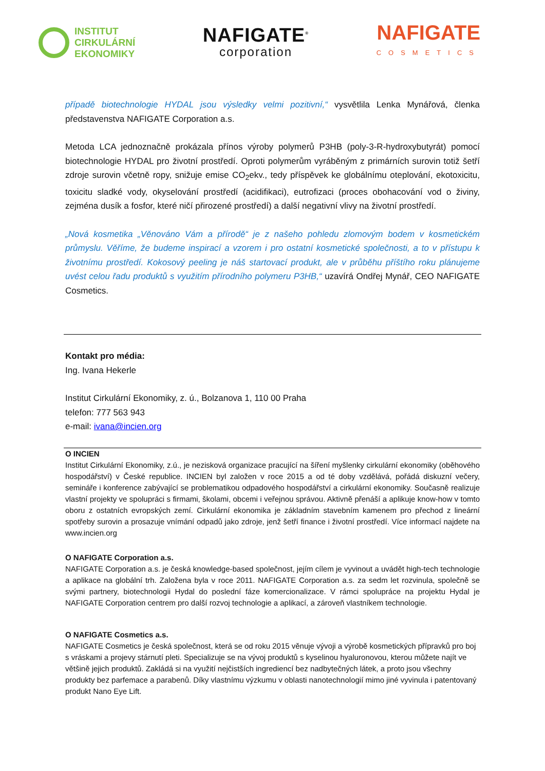INSTITUT
CIRKULÁRNÍ
EKONOMIKY
NAFIGATE<sup>®</sup>
corporation
NAFIGATE
COSMETICS
případě biotechnologie HYDAL jsou výsledky velmi pozitivní,“ vysvětlila Lenka Mynářová, členka představenstva NAFIGATE Corporation a.s.
Metoda LCA jednoznačně prokázala přínos výroby polymerů P3HB (poly-3-R-hydroxybutyrát) pomocí biotechnologie HYDAL pro životní prostředí. Oproti polymerům vyráběným z primárních surovin totiž šetří zdroje surovin včetně ropy, snižuje emise CO<sub>2</sub>ekv., tedy příspěvek ke globálnímu oteplování, ekotoxicitu, toxicitu sladké vody, okyselování prostředí (acidifikaci), eutrofizaci (proces obohacování vod o živiny, zejména dusík a fosfor, které ničí přirozené prostředí) a další negativní vlivy na životní prostředí.
„Nová kosmetika „Věnováno Vám a přírodě“ je z našeho pohledu zlomovým bodem v kosmetickém průmyslu. Věříme, že budeme inspirací a vzorem i pro ostatní kosmetické společnosti, a to v přístupu k životnímu prostředí. Kokosový peeling je náš startovací produkt, ale v průběhu příštího roku plánujeme uvést celou řadu produktů s využitím přírodního polymeru P3HB,“ uzavírá Ondřej Mynář, CEO NAFIGATE Cosmetics.
Kontakt pro média:
Ing. Ivana Hekerle
Institut Cirkulární Ekonomiky, z. ú., Bolzanova 1, 110 00 Praha
telefon: 777 563 943
e-mail: ivana@incien.org
O INCIEN
Institut Cirkulární Ekonomiky, z.ú., je nezisková organizace pracující na šíření myšlenky cirkulární ekonomiky (oběhového hospodářství) v České republice. INCIEN byl založen v roce 2015 a od té doby vzdělává, pořádá diskuzní večery, semináře i konference zabývající se problematikou odpadového hospodářství a cirkulární ekonomiky. Současně realizuje vlastní projekty ve spolupráci s firmami, školami, obcemi i veřejnou správou. Aktivně přenáší a aplikuje know-how v tomto oboru z ostatních evropských zemí. Cirkulární ekonomika je základním stavebním kamenem pro přechod z lineární spotřeby surovin a prosazuje vnímání odpadů jako zdroje, jenž šetří finance i životní prostředí. Více informací najdete na www.incien.org
O NAFIGATE Corporation a.s.
NAFIGATE Corporation a.s. je česká knowledge-based společnost, jejím cílem je vyvinout a uvádět high-tech technologie a aplikace na globální trh. Založena byla v roce 2011. NAFIGATE Corporation a.s. za sedm let rozvinula, společně se svými partnery, biotechnologii Hydal do poslední fáze komercionalizace. V rámci spolupráce na projektu Hydal je NAFIGATE Corporation centrem pro další rozvoj technologie a aplikací, a zároveň vlastníkem technologie.
O NAFIGATE Cosmetics a.s.
NAFIGATE Cosmetics je česká společnost, která se od roku 2015 věnuje vývoji a výrobě kosmetických přípravků pro boj s vráskami a projevy stárnutí pleti. Specializuje se na vývoj produktů s kyselinou hyaluronovou, kterou můžete najít ve většině jejich produktů. Zakládá si na využití nejčistších ingrediencí bez nadbytečných látek, a proto jsou všechny produkty bez parfemace a parabenů. Díky vlastnímu výzkumu v oblasti nanotechnologií mimo jiné vyvinula i patentovaný produkt Nano Eye Lift.